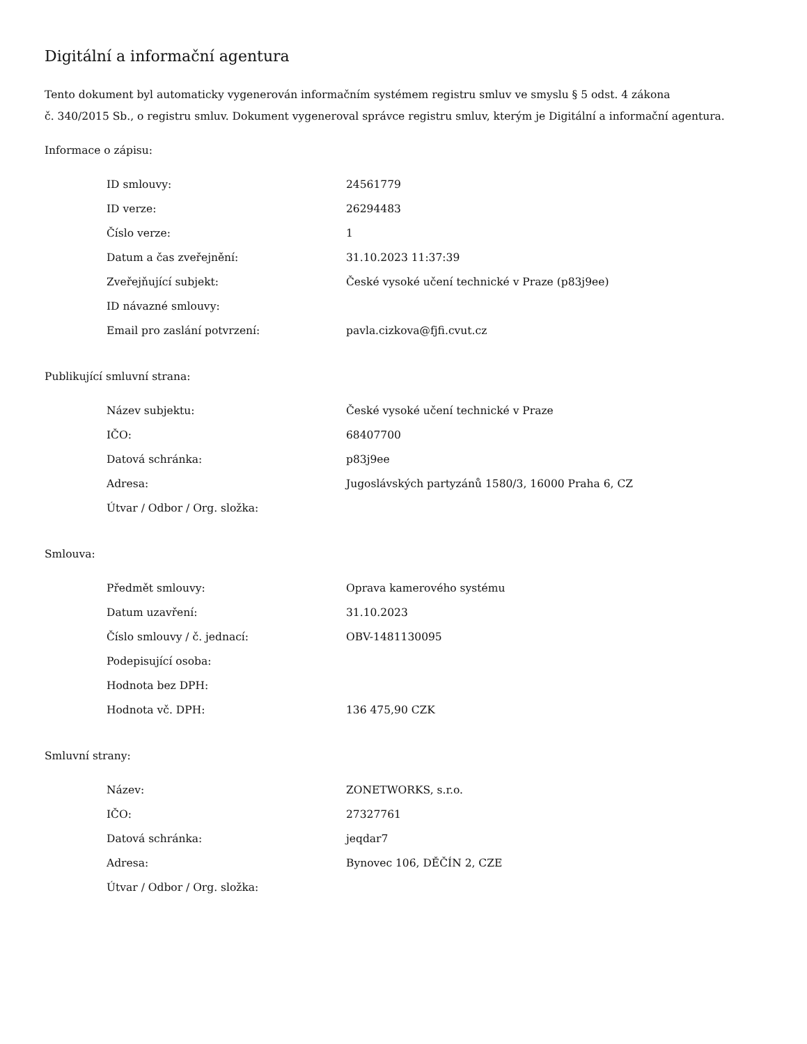Digitální a informační agentura
Tento dokument byl automaticky vygenerován informačním systémem registru smluv ve smyslu § 5 odst. 4 zákona
č. 340/2015 Sb., o registru smluv. Dokument vygeneroval správce registru smluv, kterým je Digitální a informační agentura.
Informace o zápisu:
| ID smlouvy: | 24561779 |
| ID verze: | 26294483 |
| Číslo verze: | 1 |
| Datum a čas zveřejnění: | 31.10.2023 11:37:39 |
| Zveřejňující subjekt: | České vysoké učení technické v Praze (p83j9ee) |
| ID návazné smlouvy: | |
| Email pro zaslání potvrzení: | pavla.cizkova@fjfi.cvut.cz |
Publikující smluvní strana:
| Název subjektu: | České vysoké učení technické v Praze |
| IČO: | 68407700 |
| Datová schránka: | p83j9ee |
| Adresa: | Jugoslávských partyzánů 1580/3, 16000 Praha 6, CZ |
| Útvar / Odbor / Org. složka: | |
Smlouva:
| Předmět smlouvy: | Oprava kamerového systému |
| Datum uzavření: | 31.10.2023 |
| Číslo smlouvy / č. jednací: | OBV-1481130095 |
| Podepisující osoba: | |
| Hodnota bez DPH: | |
| Hodnota vč. DPH: | 136 475,90 CZK |
Smluvní strany:
| Název: | ZONETWORKS, s.r.o. |
| IČO: | 27327761 |
| Datová schránka: | jeqdar7 |
| Adresa: | Bynovec 106, DĚČÍN 2, CZE |
| Útvar / Odbor / Org. složka: | |